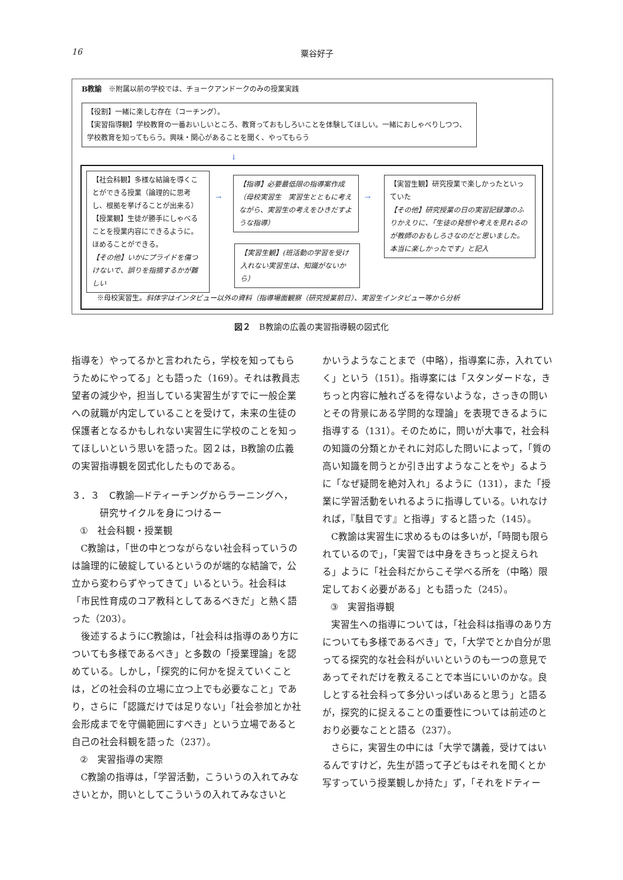16 粟谷好子
B教諭　※附属以前の学校では、チョークアンドークのみの授業実践
【役割】一緒に楽しむ存在（コーチング）。
【実習指導観】学校教育の一番おいしいところ、教育っておもしろいことを体験してほしい。一緒におしゃべりしつつ、学校教育を知ってもらう。興味・関心があることを聞く、やってもらう
↓
【社会科観】多様な結論を導くことができる授業（論理的に思考し、根拠を挙げることが出来る）
【授業観】生徒が勝手にしゃべることを授業内容にできるように。ほめることができる。
【その他】いかにプライドを傷つけないで、誤りを指摘するかが難しい
→
【指導】必要最低限の指導案作成（母校実習生　実習生とともに考えながら、実習生の考えをひきだすような指導）
【実習生観】(班活動の学習を受け入れない実習生は、知識がないから）
→
【実習生観】研究授業で楽しかったといっていた
【その他】研究授業の日の実習記録簿のふりかえりに、「生徒の発想や考えを見れるのが教師のおもしろさなのだと思いました。本当に楽しかったです」と記入
※母校実習生。斜体字はインタビュー以外の資料（指導場面観察（研究授業前日）、実習生インタビュー等から分析
図２　B教諭の広義の実習指導観の図式化
指導を）やってるかと言われたら，学校を知ってもらうためにやってる」とも語った（169）。それは教員志望者の減少や，担当している実習生がすでに一般企業への就職が内定していることを受けて，未来の生徒の保護者となるかもしれない実習生に学校のことを知ってほしいという思いを語った。図２は，B教諭の広義の実習指導観を図式化したものである。
３．３　C教諭―ドティーチングからラーニングへ，
　　　研究サイクルを身につけるー
①　社会科観・授業観
C教諭は，「世の中とつながらない社会科っていうのは論理的に破綻しているというのが端的な結論で，公立から変わらずやってきて」いるという。社会科は「市民性育成のコア教科としてあるべきだ」と熱く語った（203）。
後述するようにC教諭は，「社会科は指導のあり方についても多様であるべき」と多数の「授業理論」を認めている。しかし，「探究的に何かを捉えていくことは，どの社会科の立場に立つ上でも必要なこと」であり，さらに「認識だけでは足りない」「社会参加とか社会形成までを守備範囲にすべき」という立場であると自己の社会科観を語った（237）。
②　実習指導の実際
C教諭の指導は，「学習活動，こういうの入れてみなさいとか，問いとしてこういうの入れてみなさいと
かいうようなことまで（中略），指導案に赤，入れていく」という（151）。指導案には「スタンダードな，きちっと内容に触れざるを得ないような，さっきの問いとその背景にある学問的な理論」を表現できるように指導する（131）。そのために，問いが大事で，社会科の知識の分類とかそれに対応した問いによって，「質の高い知識を問うとか引き出すようなことをや」るように「なぜ疑問を絶対入れ」るように（131），また「授業に学習活動をいれるように指導している。いれなければ，『駄目です』と指導」すると語った（145）。
C教諭は実習生に求めるものは多いが，「時間も限られているので」，「実習では中身をきちっと捉えられる」ように「社会科だからこそ学べる所を（中略）限定しておく必要がある」とも語った（245）。
③　実習指導観
実習生への指導については，「社会科は指導のあり方についても多様であるべき」で，「大学でとか自分が思ってる探究的な社会科がいいというのも一つの意見であってそれだけを教えることで本当にいいのかな。良しとする社会科って多分いっぱいあると思う」と語るが，探究的に捉えることの重要性については前述のとおり必要なことと語る（237）。
さらに，実習生の中には「大学で講義，受けてはいるんですけど，先生が語って子どもはそれを聞くとか写すっていう授業観しか持た」ず，「それをドティー